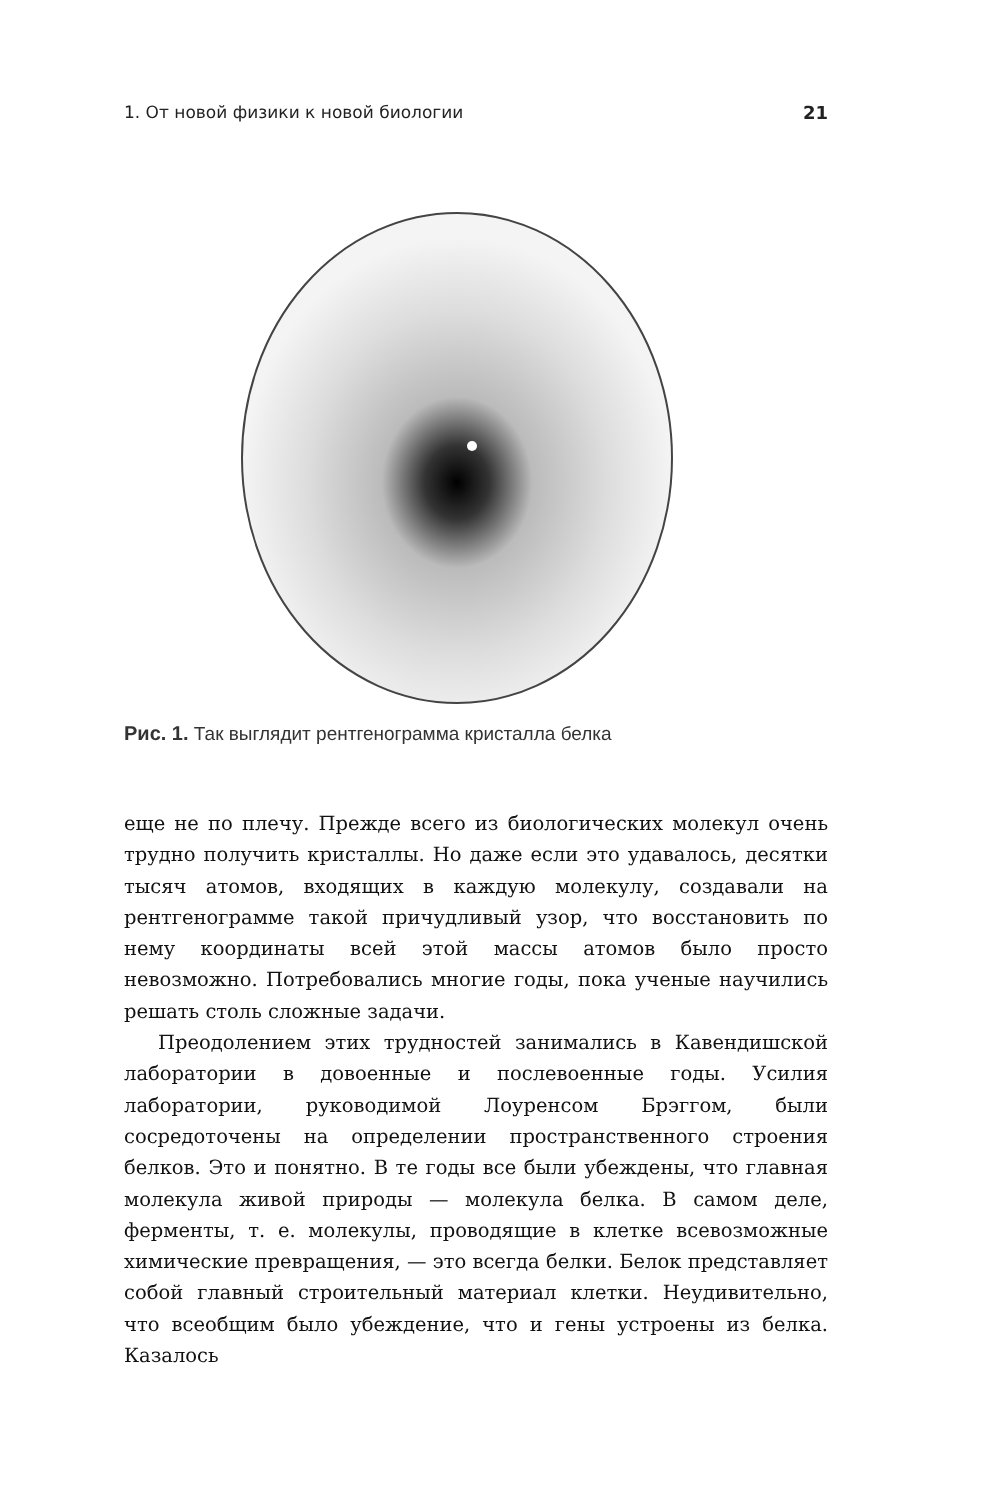1. От новой физики к новой биологии 21
Рис. 1. Так выглядит рентгенограмма кристалла белка
еще не по плечу. Прежде всего из биологических молекул очень трудно получить кристаллы. Но даже если это удавалось, десятки тысяч атомов, входящих в каждую молекулу, создавали на рентгенограмме такой причудливый узор, что восстановить по нему координаты всей этой массы атомов было просто невозможно. Потребовались многие годы, пока ученые научились решать столь сложные задачи.
Преодолением этих трудностей занимались в Кавендишской лаборатории в довоенные и послевоенные годы. Усилия лаборатории, руководимой Лоуренсом Брэггом, были сосредоточены на определении пространственного строения белков. Это и понятно. В те годы все были убеждены, что главная молекула живой природы — молекула белка. В самом деле, ферменты, т. е. молекулы, проводящие в клетке всевозможные химические превращения, — это всегда белки. Белок представляет собой главный строительный материал клетки. Неудивительно, что всеобщим было убеждение, что и гены устроены из белка. Казалось